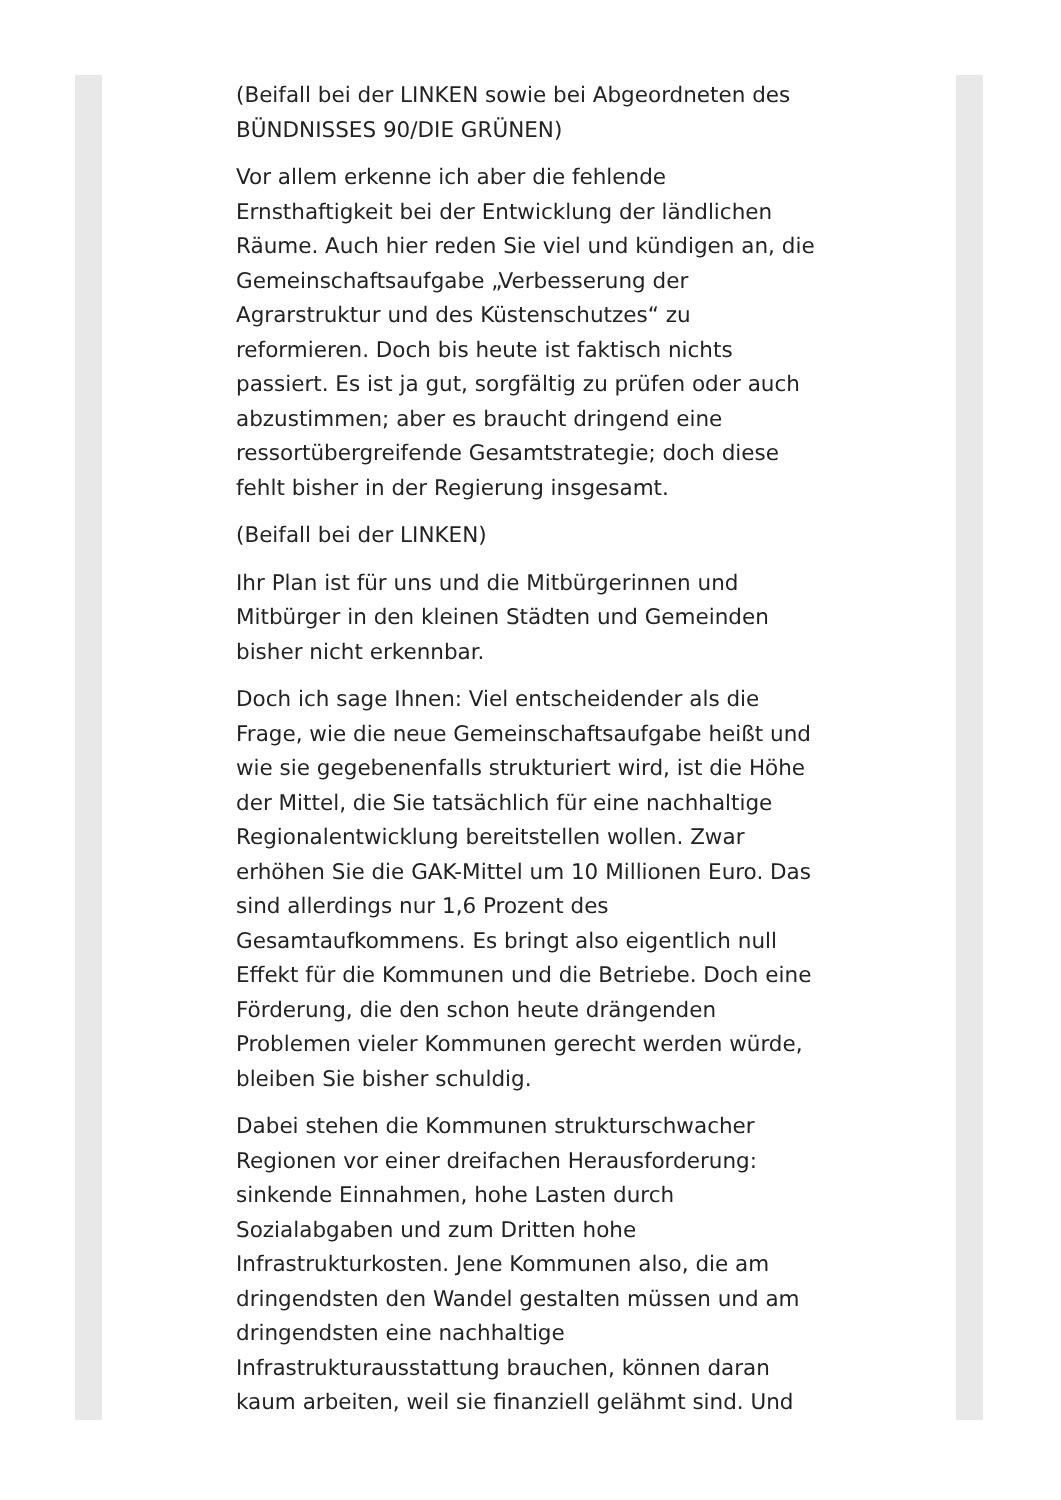(Beifall bei der LINKEN sowie bei Abgeordneten des BÜNDNISSES 90/DIE GRÜNEN)
Vor allem erkenne ich aber die fehlende Ernsthaftigkeit bei der Entwicklung der ländlichen Räume. Auch hier reden Sie viel und kündigen an, die Gemeinschaftsaufgabe „Verbesserung der Agrarstruktur und des Küstenschutzes“ zu reformieren. Doch bis heute ist faktisch nichts passiert. Es ist ja gut, sorgfältig zu prüfen oder auch abzustimmen; aber es braucht dringend eine ressortübergreifende Gesamtstrategie; doch diese fehlt bisher in der Regierung insgesamt.
(Beifall bei der LINKEN)
Ihr Plan ist für uns und die Mitbürgerinnen und Mitbürger in den kleinen Städten und Gemeinden bisher nicht erkennbar.
Doch ich sage Ihnen: Viel entscheidender als die Frage, wie die neue Gemeinschaftsaufgabe heißt und wie sie gegebenenfalls strukturiert wird, ist die Höhe der Mittel, die Sie tatsächlich für eine nachhaltige Regionalentwicklung bereitstellen wollen. Zwar erhöhen Sie die GAK-Mittel um 10 Millionen Euro. Das sind allerdings nur 1,6 Prozent des Gesamtaufkommens. Es bringt also eigentlich null Effekt für die Kommunen und die Betriebe. Doch eine Förderung, die den schon heute drängenden Problemen vieler Kommunen gerecht werden würde, bleiben Sie bisher schuldig.
Dabei stehen die Kommunen strukturschwacher Regionen vor einer dreifachen Herausforderung: sinkende Einnahmen, hohe Lasten durch Sozialabgaben und zum Dritten hohe Infrastrukturkosten. Jene Kommunen also, die am dringendsten den Wandel gestalten müssen und am dringendsten eine nachhaltige Infrastrukturausstattung brauchen, können daran kaum arbeiten, weil sie finanziell gelähmt sind. Und